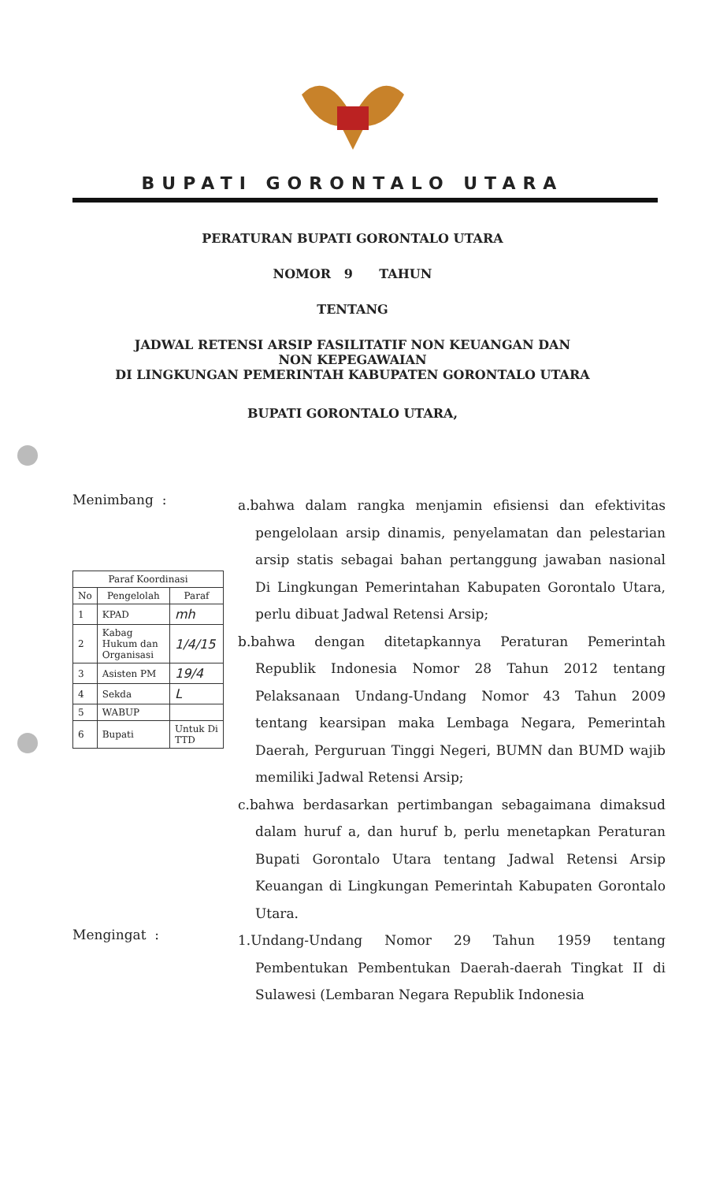BUPATI GORONTALO UTARA
PERATURAN BUPATI GORONTALO UTARA
NOMOR 9 TAHUN
TENTANG
JADWAL RETENSI ARSIP FASILITATIF NON KEUANGAN DAN
NON KEPEGAWAIAN
DI LINGKUNGAN PEMERINTAH KABUPATEN GORONTALO UTARA
BUPATI GORONTALO UTARA,
Menimbang :
| Paraf Koordinasi | | |
| --- | --- | --- |
| No | Pengelolah | Paraf |
| 1 | KPAD | mh |
| 2 | Kabag Hukum dan Organisasi | 1/4/15 |
| 3 | Asisten PM | 19/4 |
| 4 | Sekda | L |
| 5 | WABUP | |
| 6 | Bupati | Untuk Di TTD |
a.bahwa dalam rangka menjamin efisiensi dan efektivitas pengelolaan arsip dinamis, penyelamatan dan pelestarian arsip statis sebagai bahan pertanggung jawaban nasional Di Lingkungan Pemerintahan Kabupaten Gorontalo Utara, perlu dibuat Jadwal Retensi Arsip;
b.bahwa dengan ditetapkannya Peraturan Pemerintah Republik Indonesia Nomor 28 Tahun 2012 tentang Pelaksanaan Undang-Undang Nomor 43 Tahun 2009 tentang kearsipan maka Lembaga Negara, Pemerintah Daerah, Perguruan Tinggi Negeri, BUMN dan BUMD wajib memiliki Jadwal Retensi Arsip;
c.bahwa berdasarkan pertimbangan sebagaimana dimaksud dalam huruf a, dan huruf b, perlu menetapkan Peraturan Bupati Gorontalo Utara tentang Jadwal Retensi Arsip Keuangan di Lingkungan Pemerintah Kabupaten Gorontalo Utara.
Mengingat :
1.Undang-Undang Nomor 29 Tahun 1959 tentang Pembentukan Pembentukan Daerah-daerah Tingkat II di Sulawesi (Lembaran Negara Republik Indonesia